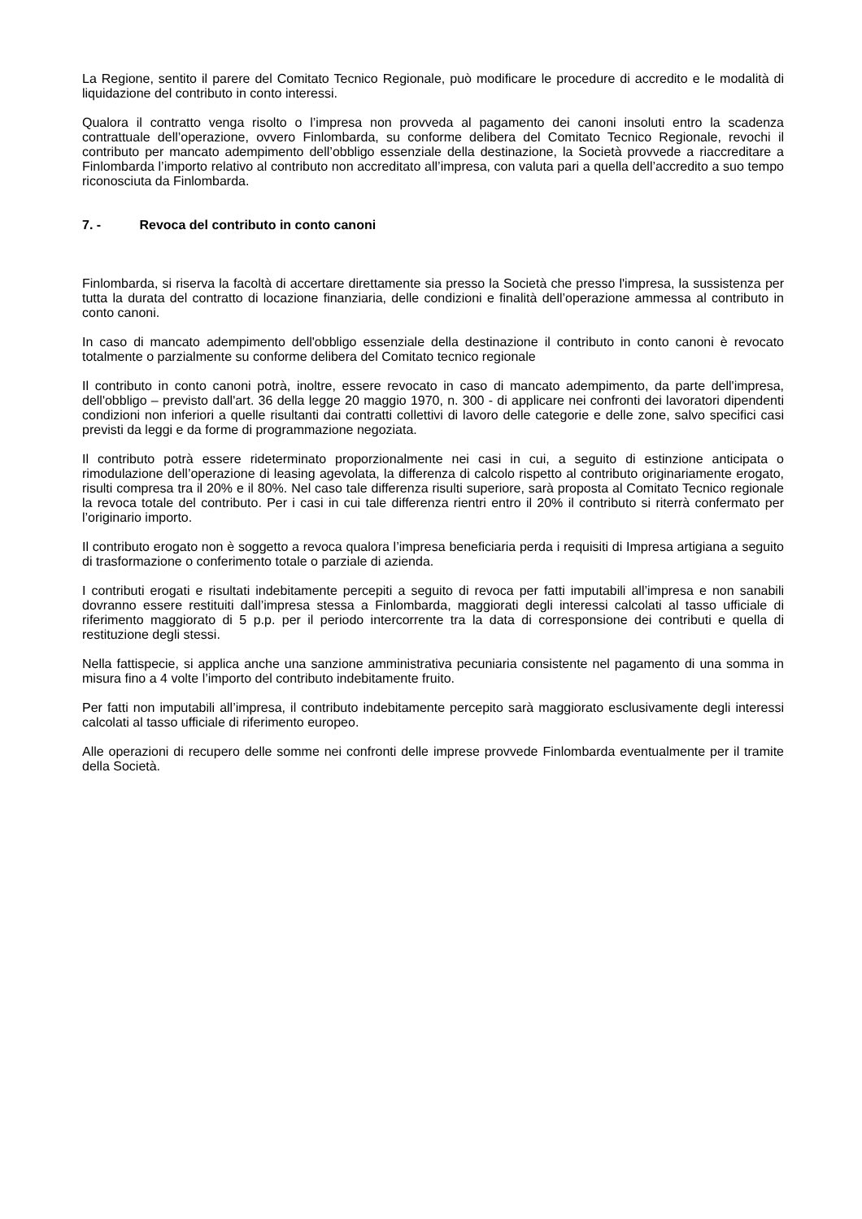La Regione, sentito il parere del Comitato Tecnico Regionale, può modificare le procedure di accredito e le modalità di liquidazione del contributo in conto interessi.
Qualora il contratto venga risolto o l’impresa non provveda al pagamento dei canoni insoluti entro la scadenza contrattuale dell’operazione, ovvero Finlombarda, su conforme delibera del Comitato Tecnico Regionale, revochi il contributo per mancato adempimento dell’obbligo essenziale della destinazione, la Società provvede a riaccreditare a Finlombarda l’importo relativo al contributo non accreditato all’impresa, con valuta pari a quella dell’accredito a suo tempo riconosciuta da Finlombarda.
7. - Revoca del contributo in conto canoni
Finlombarda, si riserva la facoltà di accertare direttamente sia presso la Società che presso l'impresa, la sussistenza per tutta la durata del contratto di locazione finanziaria, delle condizioni e finalità dell’operazione ammessa al contributo in conto canoni.
In caso di mancato adempimento dell'obbligo essenziale della destinazione il contributo in conto canoni è revocato totalmente o parzialmente su conforme delibera del Comitato tecnico regionale
Il contributo in conto canoni potrà, inoltre, essere revocato in caso di mancato adempimento, da parte dell'impresa, dell'obbligo – previsto dall'art. 36 della legge 20 maggio 1970, n. 300 - di applicare nei confronti dei lavoratori dipendenti condizioni non inferiori a quelle risultanti dai contratti collettivi di lavoro delle categorie e delle zone, salvo specifici casi previsti da leggi e da forme di programmazione negoziata.
Il contributo potrà essere rideterminato proporzionalmente nei casi in cui, a seguito di estinzione anticipata o rimodulazione dell’operazione di leasing agevolata, la differenza di calcolo rispetto al contributo originariamente erogato, risulti compresa tra il 20% e il 80%. Nel caso tale differenza risulti superiore, sarà proposta al Comitato Tecnico regionale la revoca totale del contributo. Per i casi in cui tale differenza rientri entro il 20% il contributo si riterrà confermato per l’originario importo.
Il contributo erogato non è soggetto a revoca qualora l’impresa beneficiaria perda i requisiti di Impresa artigiana a seguito di trasformazione o conferimento totale o parziale di azienda.
I contributi erogati e risultati indebitamente percepiti a seguito di revoca per fatti imputabili all’impresa e non sanabili dovranno essere restituiti dall’impresa stessa a Finlombarda, maggiorati degli interessi calcolati al tasso ufficiale di riferimento maggiorato di 5 p.p. per il periodo intercorrente tra la data di corresponsione dei contributi e quella di restituzione degli stessi.
Nella fattispecie, si applica anche una sanzione amministrativa pecuniaria consistente nel pagamento di una somma in misura fino a 4 volte l’importo del contributo indebitamente fruito.
Per fatti non imputabili all’impresa, il contributo indebitamente percepito sarà maggiorato esclusivamente degli interessi calcolati al tasso ufficiale di riferimento europeo.
Alle operazioni di recupero delle somme nei confronti delle imprese provvede Finlombarda eventualmente per il tramite della Società.